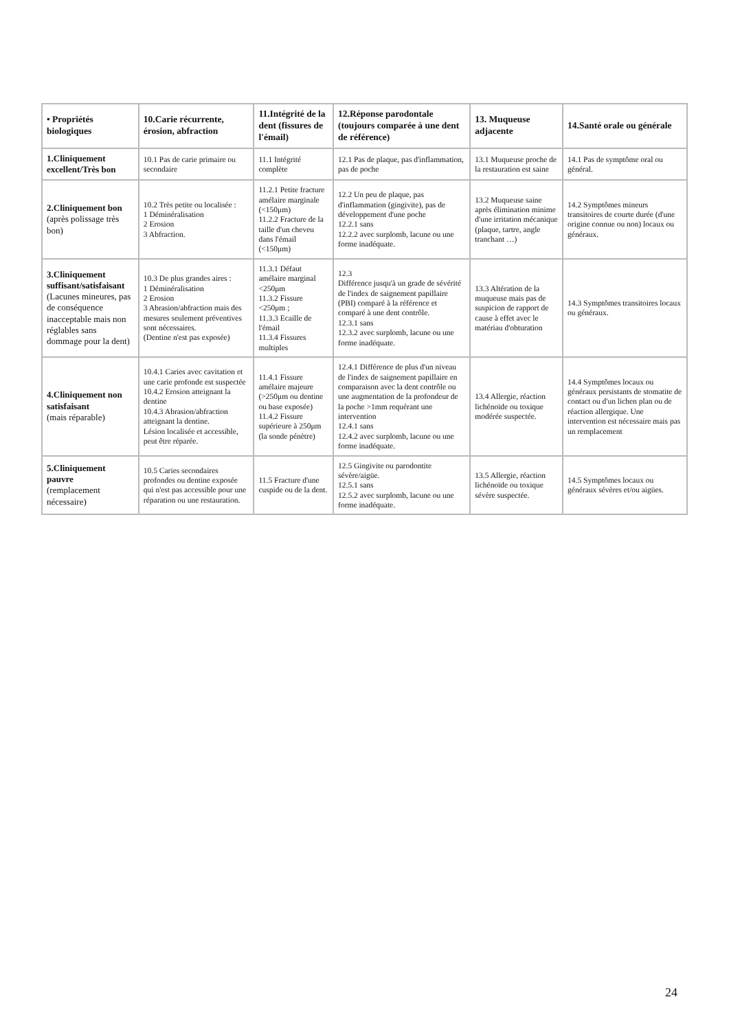| • Propriétés biologiques | 10.Carie récurrente, érosion, abfraction | 11.Intégrité de la dent (fissures de l'émail) | 12.Réponse parodontale (toujours comparée à une dent de référence) | 13. Muqueuse adjacente | 14.Santé orale ou générale |
| --- | --- | --- | --- | --- | --- |
| 1.Cliniquement excellent/Très bon | 10.1 Pas de carie primaire ou secondaire | 11.1 Intégrité complète | 12.1 Pas de plaque, pas d'inflammation, pas de poche | 13.1 Muqueuse proche de la restauration est saine | 14.1 Pas de symptôme oral ou général. |
| 2.Cliniquement bon (après polissage très bon) | 10.2 Très petite ou localisée : 1 Déminéralisation 2 Erosion 3 Abfraction. | 11.2.1 Petite fracture amélaire marginale (<150μm) 11.2.2 Fracture de la taille d'un cheveu dans l'émail (<150μm) | 12.2 Un peu de plaque, pas d'inflammation (gingivite), pas de développement d'une poche 12.2.1 sans 12.2.2 avec surplomb, lacune ou une forme inadéquate. | 13.2 Muqueuse saine après élimination minime d'une irritation mécanique (plaque, tartre, angle tranchant …) | 14.2 Symptômes mineurs transitoires de courte durée (d'une origine connue ou non) locaux ou généraux. |
| 3.Cliniquement suffisant/satisfaisant (Lacunes mineures, pas de conséquence inacceptable mais non réglables sans dommage pour la dent) | 10.3 De plus grandes aires : 1 Déminéralisation 2 Erosion 3 Abrasion/abfraction mais des mesures seulement préventives sont nécessaires. (Dentine n'est pas exposée) | 11.3.1 Défaut amélaire marginal <250μm 11.3.2 Fissure <250μm ; 11.3.3 Ecaille de l'émail 11.3.4 Fissures multiples | 12.3 Différence jusqu'à un grade de sévérité de l'index de saignement papillaire (PBI) comparé à la référence et comparé à une dent contrôle. 12.3.1 sans 12.3.2 avec surplomb, lacune ou une forme inadéquate. | 13.3 Altération de la muqueuse mais pas de suspicion de rapport de cause à effet avec le matériau d'obturation | 14.3 Symptômes transitoires locaux ou généraux. |
| 4.Cliniquement non satisfaisant (mais réparable) | 10.4.1 Caries avec cavitation et une carie profonde est suspectée 10.4.2 Erosion atteignant la dentine 10.4.3 Abrasion/abfraction atteignant la dentine. Lésion localisée et accessible, peut être réparée. | 11.4.1 Fissure amélaire majeure (>250μm ou dentine ou base exposée) 11.4.2 Fissure supérieure à 250μm (la sonde pénètre) | 12.4.1 Différence de plus d'un niveau de l'index de saignement papillaire en comparaison avec la dent contrôle ou une augmentation de la profondeur de la poche >1mm requérant une intervention 12.4.1 sans 12.4.2 avec surplomb, lacune ou une forme inadéquate. | 13.4 Allergie, réaction lichénoïde ou toxique modérée suspectée. | 14.4 Symptômes locaux ou généraux persistants de stomatite de contact ou d'un lichen plan ou de réaction allergique. Une intervention est nécessaire mais pas un remplacement |
| 5.Cliniquement pauvre (remplacement nécessaire) | 10.5 Caries secondaires profondes ou dentine exposée qui n'est pas accessible pour une réparation ou une restauration. | 11.5 Fracture d'une cuspide ou de la dent. | 12.5 Gingivite ou parodontite sévère/aigüe. 12.5.1 sans 12.5.2 avec surplomb, lacune ou une forme inadéquate. | 13.5 Allergie, réaction lichénoïde ou toxique sévère suspectée. | 14.5 Symptômes locaux ou généraux sévères et/ou aigües. |
24